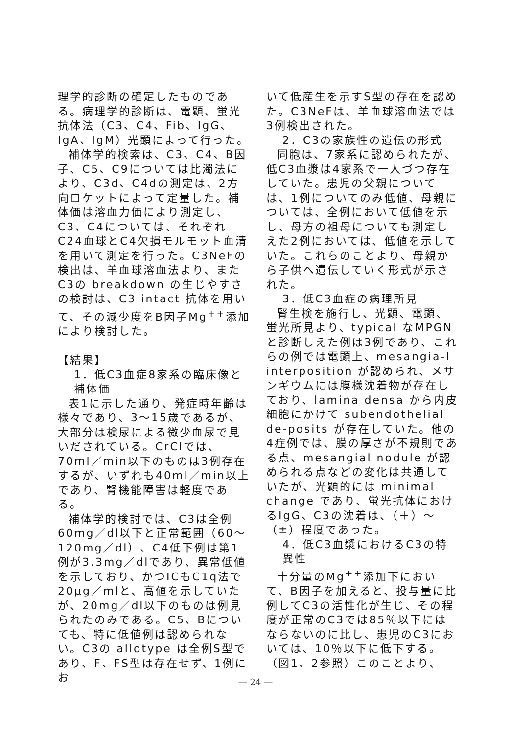理学的診断の確定したものである。病理学的診断は、電顕、蛍光抗体法（C3、C4、Fib、IgG、IgA、IgM）光顕によって行った。
補体学的検索は、C3、C4、B因子、C5、C9については比濁法により、C3d、C4dの測定は、2方向ロケットによって定量した。補体価は溶血力価により測定し、C3、C4については、それぞれC24血球とC4欠損モルモット血清を用いて測定を行った。C3NeFの検出は、羊血球溶血法より、またC3の breakdown の生じやすさの検討は、C3 intact 抗体を用いて、その減少度をB因子Mg<sup>++</sup>添加により検討した。
【結果】
1．低C3血症8家系の臨床像と補体価
表1に示した通り、発症時年齢は様々であり、3〜15歳であるが、大部分は検尿による微少血尿で見いだされている。CrClでは、70ml／min以下のものは3例存在するが、いずれも40ml／min以上であり、腎機能障害は軽度である。
補体学的検討では、C3は全例60mg／dl以下と正常範囲（60〜120mg／dl）、C4低下例は第1例が3.3mg／dlであり、異常低値を示しており、かつICもC1q法で20μg／mlと、高値を示していたが、20mg／dl以下のものは例見られたのみである。C5、Bについても、特に低値例は認められない。C3の allotype は全例S型であり、F、FS型は存在せず、1例にお
いて低産生を示すS型の存在を認めた。C3NeFは、羊血球溶血法では3例検出された。
2．C3の家族性の遺伝の形式
同胞は、7家系に認められたが、低C3血漿は4家系で一人づつ存在していた。患児の父親については、1例についてのみ低値、母親については、全例において低値を示し、母方の祖母についても測定しえた2例においては、低値を示していた。これらのことより、母親から子供へ遺伝していく形式が示された。
3．低C3血症の病理所見
腎生検を施行し、光顕、電顕、蛍光所見より、typical なMPGNと診断しえた例は3例であり、これらの例では電顕上、mesangia-l interposition が認められ、メサンギウムには膜様沈着物が存在しており、lamina densa から内皮細胞にかけて subendothelial de-posits が存在していた。他の4症例では、膜の厚さが不規則である点、mesangial nodule が認められる点などの変化は共通していたが、光顕的には minimal change であり、蛍光抗体におけるIgG、C3の沈着は、（＋）〜（±）程度であった。
4．低C3血漿におけるC3の特異性
十分量のMg<sup>++</sup>添加下において、B因子を加えると、投与量に比例してC3の活性化が生じ、その程度が正常のC3では85％以下にはならないのに比し、患児のC3においては、10％以下に低下する。（図1、2参照）このことより、
— 24 —